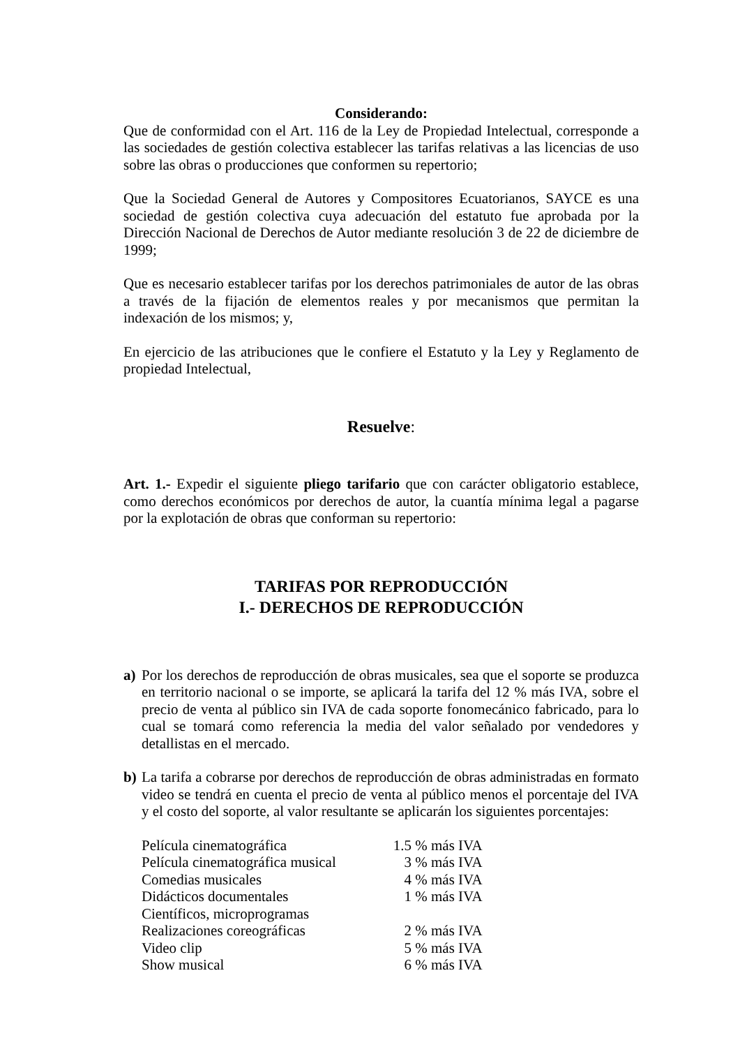Considerando:
Que de conformidad con el Art. 116 de la Ley de Propiedad Intelectual, corresponde a las sociedades de gestión colectiva establecer las tarifas relativas a las licencias de uso sobre las obras o producciones que conformen su repertorio;
Que la Sociedad General de Autores y Compositores Ecuatorianos, SAYCE es una sociedad de gestión colectiva cuya adecuación del estatuto fue aprobada por la Dirección Nacional de Derechos de Autor mediante resolución 3 de 22 de diciembre de 1999;
Que es necesario establecer tarifas por los derechos patrimoniales de autor de las obras a través de la fijación de elementos reales y por mecanismos que permitan la indexación de los mismos; y,
En ejercicio de las atribuciones que le confiere el Estatuto y la Ley y Reglamento de propiedad Intelectual,
Resuelve:
Art. 1.- Expedir el siguiente pliego tarifario que con carácter obligatorio establece, como derechos económicos por derechos de autor, la cuantía mínima legal a pagarse por la explotación de obras que conforman su repertorio:
TARIFAS POR REPRODUCCIÓN
I.- DERECHOS DE REPRODUCCIÓN
a) Por los derechos de reproducción de obras musicales, sea que el soporte se produzca en territorio nacional o se importe, se aplicará la tarifa del 12 % más IVA, sobre el precio de venta al público sin IVA de cada soporte fonomecánico fabricado, para lo cual se tomará como referencia la media del valor señalado por vendedores y detallistas en el mercado.
b) La tarifa a cobrarse por derechos de reproducción de obras administradas en formato video se tendrá en cuenta el precio de venta al público menos el porcentaje del IVA y el costo del soporte, al valor resultante se aplicarán los siguientes porcentajes:
| Película cinematográfica | 1.5 % más IVA |
| Película cinematográfica musical | 3 % más IVA |
| Comedias musicales | 4 % más IVA |
| Didácticos documentales | 1 % más IVA |
| Científicos, microprogramas | |
| Realizaciones coreográficas | 2 % más IVA |
| Video clip | 5 % más IVA |
| Show musical | 6 % más IVA |